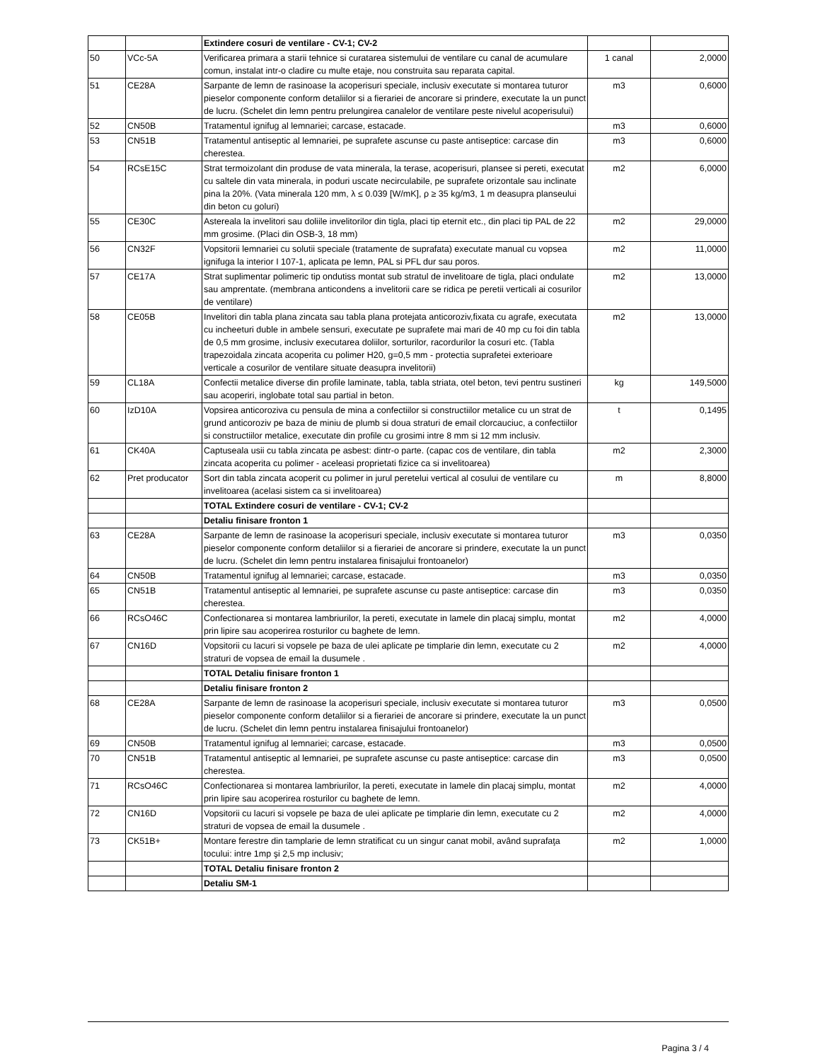| | | Extindere cosuri de ventilare - CV-1; CV-2 | | |
| 50 | VCc-5A | Verificarea primara a starii tehnice si curatarea sistemului de ventilare cu canal de acumulare comun, instalat intr-o cladire cu multe etaje, nou construita sau reparata capital. | 1 canal | 2,0000 |
| 51 | CE28A | Sarpante de lemn de rasinoase la acoperisuri speciale, inclusiv executate si montarea tuturor pieselor componente conform detaliilor si a fierariei de ancorare si prindere, executate la un punct de lucru. (Schelet din lemn pentru prelungirea canalelor de ventilare peste nivelul acoperisului) | m3 | 0,6000 |
| 52 | CN50B | Tratamentul ignifug al lemnariei; carcase, estacade. | m3 | 0,6000 |
| 53 | CN51B | Tratamentul antiseptic al lemnariei, pe suprafete ascunse cu paste antiseptice: carcase din cherestea. | m3 | 0,6000 |
| 54 | RCsE15C | Strat termoizolant din produse de vata minerala, la terase, acoperisuri, plansee si pereti, executat cu saltele din vata minerala, in poduri uscate necirculabile, pe suprafete orizontale sau inclinate pina la 20%. (Vata minerala 120 mm, λ ≤ 0.039 [W/mK], ρ ≥ 35 kg/m3, 1 m deasupra planseului din beton cu goluri) | m2 | 6,0000 |
| 55 | CE30C | Astereala la invelitori sau doliile invelitorilor din tigla, placi tip eternit etc., din placi tip PAL de 22 mm grosime. (Placi din OSB-3, 18 mm) | m2 | 29,0000 |
| 56 | CN32F | Vopsitorii lemnariei cu solutii speciale (tratamente de suprafata) executate manual cu vopsea ignifuga la interior I 107-1, aplicata pe lemn, PAL si PFL dur sau poros. | m2 | 11,0000 |
| 57 | CE17A | Strat suplimentar polimeric tip ondutiss montat sub stratul de invelitoare de tigla, placi ondulate sau amprentate. (membrana anticondens a invelitorii care se ridica pe peretii verticali ai cosurilor de ventilare) | m2 | 13,0000 |
| 58 | CE05B | Invelitori din tabla plana zincata sau tabla plana protejata anticoroziv,fixata cu agrafe, executata cu incheeturi duble in ambele sensuri, executate pe suprafete mai mari de 40 mp cu foi din tabla de 0,5 mm grosime, inclusiv executarea doliilor, sorturilor, racordurilor la cosuri etc. (Tabla trapezoidala zincata acoperita cu polimer H20, g=0,5 mm - protectia suprafetei exterioare verticale a cosurilor de ventilare situate deasupra invelitorii) | m2 | 13,0000 |
| 59 | CL18A | Confectii metalice diverse din profile laminate, tabla, tabla striata, otel beton, tevi pentru sustineri sau acoperiri, inglobate total sau partial in beton. | kg | 149,5000 |
| 60 | IzD10A | Vopsirea anticoroziva cu pensula de mina a confectiilor si constructiilor metalice cu un strat de grund anticoroziv pe baza de miniu de plumb si doua straturi de email clorcauciuc, a confectiilor si constructiilor metalice, executate din profile cu grosimi intre 8 mm si 12 mm inclusiv. | t | 0,1495 |
| 61 | CK40A | Captuseala usii cu tabla zincata pe asbest: dintr-o parte. (capac cos de ventilare, din tabla zincata acoperita cu polimer - aceleasi proprietati fizice ca si invelitoarea) | m2 | 2,3000 |
| 62 | Pret producator | Sort din tabla zincata acoperit cu polimer in jurul peretelui vertical al cosului de ventilare cu invelitoarea (acelasi sistem ca si invelitoarea) | m | 8,8000 |
| | | TOTAL Extindere cosuri de ventilare - CV-1; CV-2 | | |
| | | Detaliu finisare fronton 1 | | |
| 63 | CE28A | Sarpante de lemn de rasinoase la acoperisuri speciale, inclusiv executate si montarea tuturor pieselor componente conform detaliilor si a fierariei de ancorare si prindere, executate la un punct de lucru. (Schelet din lemn pentru instalarea finisajului frontoanelor) | m3 | 0,0350 |
| 64 | CN50B | Tratamentul ignifug al lemnariei; carcase, estacade. | m3 | 0,0350 |
| 65 | CN51B | Tratamentul antiseptic al lemnariei, pe suprafete ascunse cu paste antiseptice: carcase din cherestea. | m3 | 0,0350 |
| 66 | RCsO46C | Confectionarea si montarea lambriurilor, la pereti, executate in lamele din placaj simplu, montat prin lipire sau acoperirea rosturilor cu baghete de lemn. | m2 | 4,0000 |
| 67 | CN16D | Vopsitorii cu lacuri si vopsele pe baza de ulei aplicate pe timplarie din lemn, executate cu 2 straturi de vopsea de email la dusumele . | m2 | 4,0000 |
| | | TOTAL Detaliu finisare fronton 1 | | |
| | | Detaliu finisare fronton 2 | | |
| 68 | CE28A | Sarpante de lemn de rasinoase la acoperisuri speciale, inclusiv executate si montarea tuturor pieselor componente conform detaliilor si a fierariei de ancorare si prindere, executate la un punct de lucru. (Schelet din lemn pentru instalarea finisajului frontoanelor) | m3 | 0,0500 |
| 69 | CN50B | Tratamentul ignifug al lemnariei; carcase, estacade. | m3 | 0,0500 |
| 70 | CN51B | Tratamentul antiseptic al lemnariei, pe suprafete ascunse cu paste antiseptice: carcase din cherestea. | m3 | 0,0500 |
| 71 | RCsO46C | Confectionarea si montarea lambriurilor, la pereti, executate in lamele din placaj simplu, montat prin lipire sau acoperirea rosturilor cu baghete de lemn. | m2 | 4,0000 |
| 72 | CN16D | Vopsitorii cu lacuri si vopsele pe baza de ulei aplicate pe timplarie din lemn, executate cu 2 straturi de vopsea de email la dusumele . | m2 | 4,0000 |
| 73 | CK51B+ | Montare ferestre din tamplarie de lemn stratificat cu un singur canat mobil, având suprafaţa tocului: intre 1mp şi 2,5 mp inclusiv; | m2 | 1,0000 |
| | | TOTAL Detaliu finisare fronton 2 | | |
| | | Detaliu SM-1 | | |
Pagina 3 / 4